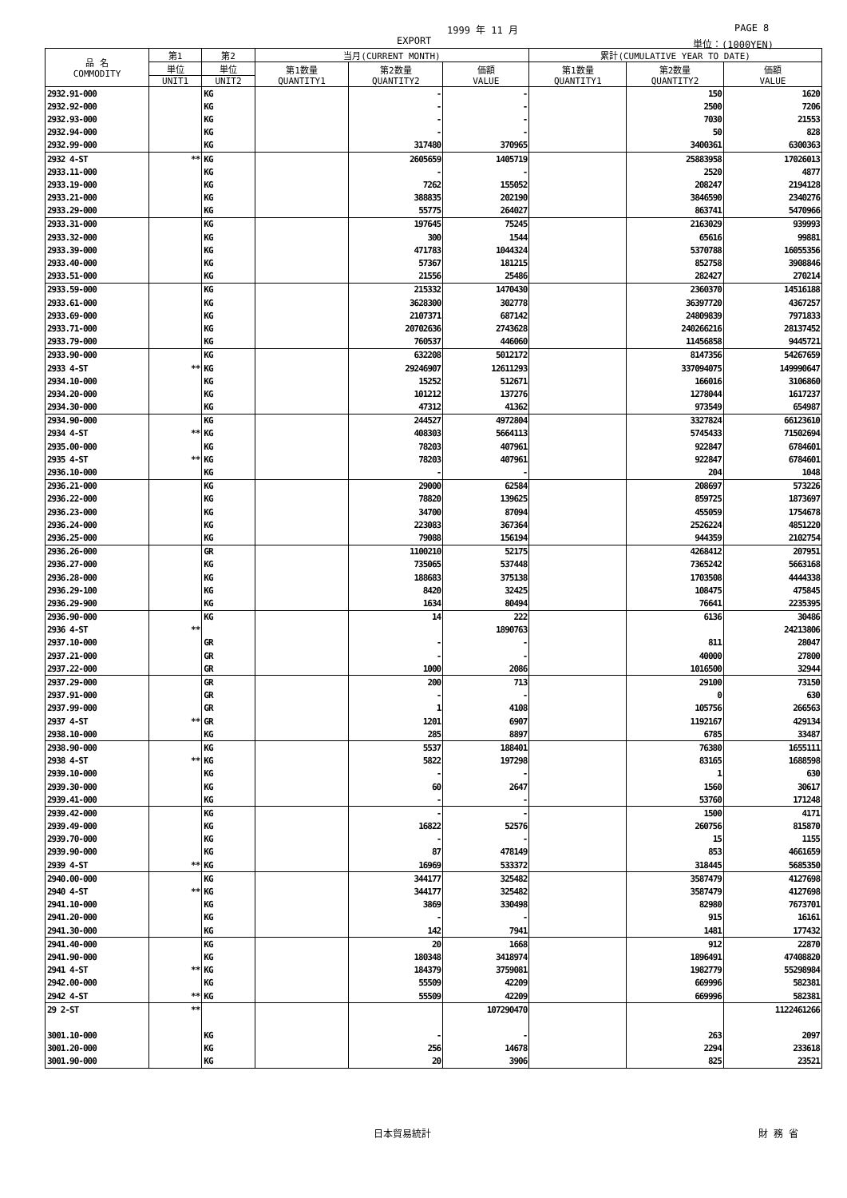1999 年 11 月 PAGE 8
EXPORT 単位：(1000YEN)
| 品 名 COMMODITY | 第1 | 第2 | 当月(CURRENT MONTH) | | | 累計(CUMULATIVE YEAR TO DATE) | | |
| --- | --- | --- | --- | --- | --- | --- | --- | --- |
| | 単位 | 単位 | 第1数量 QUANTITY1 | 第2数量 QUANTITY2 | 価額 VALUE | 第1数量 QUANTITY1 | 第2数量 QUANTITY2 | 価額 VALUE |
| | UNIT1 | UNIT2 | | | | | | |
| 2932.91-000 | | KG | | - | - | | 150 | 1620 |
| 2932.92-000 | | KG | | - | - | | 2500 | 7206 |
| 2932.93-000 | | KG | | - | - | | 7030 | 21553 |
| 2932.94-000 | | KG | | - | - | | 50 | 828 |
| 2932.99-000 | | KG | | 317480 | 370965 | | 3400361 | 6300363 |
| 2932 4-ST | ** | KG | | 2605659 | 1405719 | | 25883958 | 17026013 |
| 2933.11-000 | | KG | | - | - | | 2520 | 4877 |
| 2933.19-000 | | KG | | 7262 | 155052 | | 208247 | 2194128 |
| 2933.21-000 | | KG | | 388835 | 202190 | | 3846590 | 2340276 |
| 2933.29-000 | | KG | | 55775 | 264027 | | 863741 | 5470966 |
| 2933.31-000 | | KG | | 197645 | 75245 | | 2163029 | 939993 |
| 2933.32-000 | | KG | | 300 | 1544 | | 65616 | 99881 |
| 2933.39-000 | | KG | | 471783 | 1044324 | | 5370788 | 16055356 |
| 2933.40-000 | | KG | | 57367 | 181215 | | 852758 | 3908846 |
| 2933.51-000 | | KG | | 21556 | 25486 | | 282427 | 270214 |
| 2933.59-000 | | KG | | 215332 | 1470430 | | 2360370 | 14516188 |
| 2933.61-000 | | KG | | 3628300 | 302778 | | 36397720 | 4367257 |
| 2933.69-000 | | KG | | 2107371 | 687142 | | 24809839 | 7971833 |
| 2933.71-000 | | KG | | 20702636 | 2743628 | | 240266216 | 28137452 |
| 2933.79-000 | | KG | | 760537 | 446060 | | 11456858 | 9445721 |
| 2933.90-000 | | KG | | 632208 | 5012172 | | 8147356 | 54267659 |
| 2933 4-ST | ** | KG | | 29246907 | 12611293 | | 337094075 | 149990647 |
| 2934.10-000 | | KG | | 15252 | 512671 | | 166016 | 3106860 |
| 2934.20-000 | | KG | | 101212 | 137276 | | 1278044 | 1617237 |
| 2934.30-000 | | KG | | 47312 | 41362 | | 973549 | 654987 |
| 2934.90-000 | | KG | | 244527 | 4972804 | | 3327824 | 66123610 |
| 2934 4-ST | ** | KG | | 408303 | 5664113 | | 5745433 | 71502694 |
| 2935.00-000 | | KG | | 78203 | 407961 | | 922847 | 6784601 |
| 2935 4-ST | ** | KG | | 78203 | 407961 | | 922847 | 6784601 |
| 2936.10-000 | | KG | | - | - | | 204 | 1048 |
| 2936.21-000 | | KG | | 29000 | 62584 | | 208697 | 573226 |
| 2936.22-000 | | KG | | 78820 | 139625 | | 859725 | 1873697 |
| 2936.23-000 | | KG | | 34700 | 87094 | | 455059 | 1754678 |
| 2936.24-000 | | KG | | 223083 | 367364 | | 2526224 | 4851220 |
| 2936.25-000 | | KG | | 79088 | 156194 | | 944359 | 2102754 |
| 2936.26-000 | | GR | | 1100210 | 52175 | | 4268412 | 207951 |
| 2936.27-000 | | KG | | 735065 | 537448 | | 7365242 | 5663168 |
| 2936.28-000 | | KG | | 188683 | 375138 | | 1703508 | 4444338 |
| 2936.29-100 | | KG | | 8420 | 32425 | | 108475 | 475845 |
| 2936.29-900 | | KG | | 1634 | 80494 | | 76641 | 2235395 |
| 2936.90-000 | | KG | | 14 | 222 | | 6136 | 30486 |
| 2936 4-ST | ** | | | | 1890763 | | | 24213806 |
| 2937.10-000 | | GR | | - | - | | 811 | 28047 |
| 2937.21-000 | | GR | | - | - | | 40000 | 27800 |
| 2937.22-000 | | GR | | 1000 | 2086 | | 1016500 | 32944 |
| 2937.29-000 | | GR | | 200 | 713 | | 29100 | 73150 |
| 2937.91-000 | | GR | | - | - | | 0 | 630 |
| 2937.99-000 | | GR | | 1 | 4108 | | 105756 | 266563 |
| 2937 4-ST | ** | GR | | 1201 | 6907 | | 1192167 | 429134 |
| 2938.10-000 | | KG | | 285 | 8897 | | 6785 | 33487 |
| 2938.90-000 | | KG | | 5537 | 188401 | | 76380 | 1655111 |
| 2938 4-ST | ** | KG | | 5822 | 197298 | | 83165 | 1688598 |
| 2939.10-000 | | KG | | - | - | | 1 | 630 |
| 2939.30-000 | | KG | | 60 | 2647 | | 1560 | 30617 |
| 2939.41-000 | | KG | | - | - | | 53760 | 171248 |
| 2939.42-000 | | KG | | - | - | | 1500 | 4171 |
| 2939.49-000 | | KG | | 16822 | 52576 | | 260756 | 815870 |
| 2939.70-000 | | KG | | - | - | | 15 | 1155 |
| 2939.90-000 | | KG | | 87 | 478149 | | 853 | 4661659 |
| 2939 4-ST | ** | KG | | 16969 | 533372 | | 318445 | 5685350 |
| 2940.00-000 | | KG | | 344177 | 325482 | | 3587479 | 4127698 |
| 2940 4-ST | ** | KG | | 344177 | 325482 | | 3587479 | 4127698 |
| 2941.10-000 | | KG | | 3869 | 330498 | | 82980 | 7673701 |
| 2941.20-000 | | KG | | - | - | | 915 | 16161 |
| 2941.30-000 | | KG | | 142 | 7941 | | 1481 | 177432 |
| 2941.40-000 | | KG | | 20 | 1668 | | 912 | 22870 |
| 2941.90-000 | | KG | | 180348 | 3418974 | | 1896491 | 47408820 |
| 2941 4-ST | ** | KG | | 184379 | 3759081 | | 1982779 | 55298984 |
| 2942.00-000 | | KG | | 55509 | 42209 | | 669996 | 582381 |
| 2942 4-ST | ** | KG | | 55509 | 42209 | | 669996 | 582381 |
| 29 2-ST | ** | | | | 107290470 | | | 1122461266 |
| 3001.10-000 | | KG | | - | - | | 263 | 2097 |
| 3001.20-000 | | KG | | 256 | 14678 | | 2294 | 233618 |
| 3001.90-000 | | KG | | 20 | 3906 | | 825 | 23521 |
日本貿易統計 財 務 省